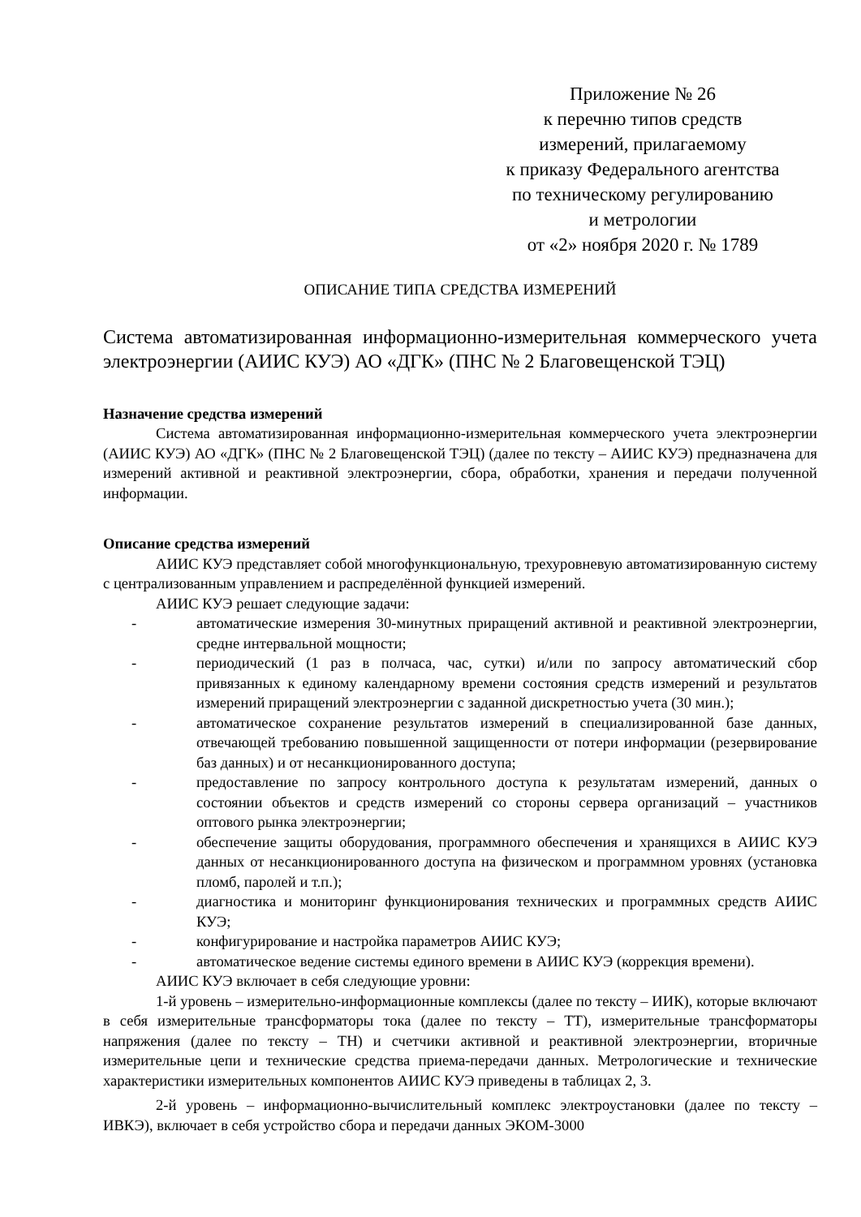Приложение № 26
к перечню типов средств
измерений, прилагаемому
к приказу Федерального агентства
по техническому регулированию
и метрологии
от «2» ноября 2020 г. № 1789
ОПИСАНИЕ ТИПА СРЕДСТВА ИЗМЕРЕНИЙ
Система автоматизированная информационно-измерительная коммерческого учета электроэнергии (АИИС КУЭ) АО «ДГК» (ПНС № 2 Благовещенской ТЭЦ)
Назначение средства измерений
Система автоматизированная информационно-измерительная коммерческого учета электроэнергии (АИИС КУЭ) АО «ДГК» (ПНС № 2 Благовещенской ТЭЦ) (далее по тексту – АИИС КУЭ) предназначена для измерений активной и реактивной электроэнергии, сбора, обработки, хранения и передачи полученной информации.
Описание средства измерений
АИИС КУЭ представляет собой многофункциональную, трехуровневую автоматизированную систему с централизованным управлением и распределённой функцией измерений.
АИИС КУЭ решает следующие задачи:
- автоматические измерения 30-минутных приращений активной и реактивной электроэнергии, средне интервальной мощности;
- периодический (1 раз в полчаса, час, сутки) и/или по запросу автоматический сбор привязанных к единому календарному времени состояния средств измерений и результатов измерений приращений электроэнергии с заданной дискретностью учета (30 мин.);
- автоматическое сохранение результатов измерений в специализированной базе данных, отвечающей требованию повышенной защищенности от потери информации (резервирование баз данных) и от несанкционированного доступа;
- предоставление по запросу контрольного доступа к результатам измерений, данных о состоянии объектов и средств измерений со стороны сервера организаций – участников оптового рынка электроэнергии;
- обеспечение защиты оборудования, программного обеспечения и хранящихся в АИИС КУЭ данных от несанкционированного доступа на физическом и программном уровнях (установка пломб, паролей и т.п.);
- диагностика и мониторинг функционирования технических и программных средств АИИС КУЭ;
- конфигурирование и настройка параметров АИИС КУЭ;
- автоматическое ведение системы единого времени в АИИС КУЭ (коррекция времени).
АИИС КУЭ включает в себя следующие уровни:
1-й уровень – измерительно-информационные комплексы (далее по тексту – ИИК), которые включают в себя измерительные трансформаторы тока (далее по тексту – ТТ), измерительные трансформаторы напряжения (далее по тексту – ТН) и счетчики активной и реактивной электроэнергии, вторичные измерительные цепи и технические средства приема-передачи данных. Метрологические и технические характеристики измерительных компонентов АИИС КУЭ приведены в таблицах 2, 3.
2-й уровень – информационно-вычислительный комплекс электроустановки (далее по тексту – ИВКЭ), включает в себя устройство сбора и передачи данных ЭКОМ-3000